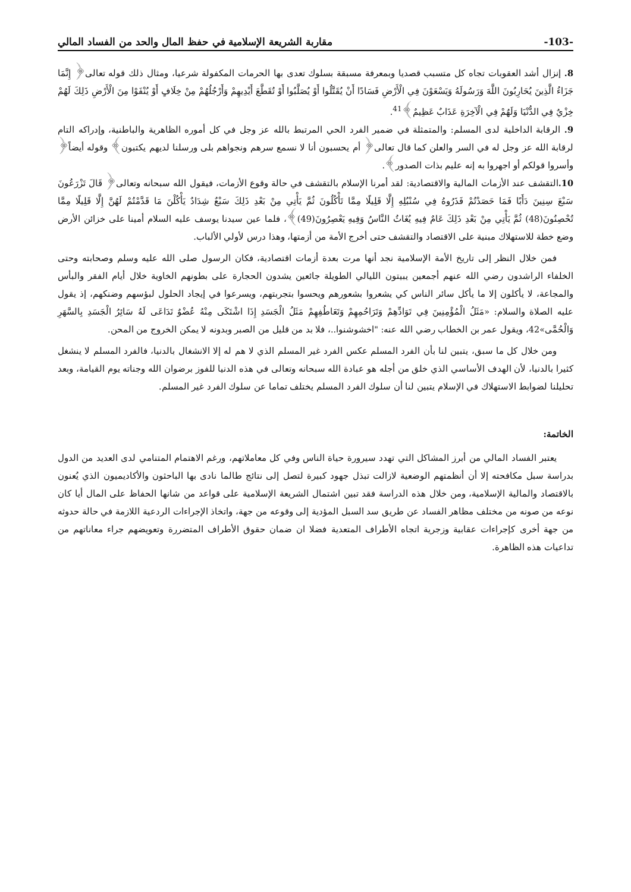مقاربة الشريعة الإسلامية في حفظ المال والحد من الفساد المالي -103-
8. إنزال أشد العقوبات تجاه كل متسبب قصديا وبمعرفة مسبقة بسلوك تعدى بها الحرمات المكفولة شرعيا، ومثال ذلك قوله تعالى﴿ إِنَّمَا جَزَاءُ الَّذِينَ يُحَارِبُونَ اللَّهَ وَرَسُولَهُ وَيَسْعَوْنَ فِي الْأَرْضِ فَسَادًا أَنْ يُقَتَّلُوا أَوْ يُصَلَّبُوا أَوْ تُقَطَّعَ أَيْدِيهِمْ وَأَرْجُلُهُمْ مِنْ خِلَافٍ أَوْ يُنْفَوْا مِنَ الْأَرْضِ ذَلِكَ لَهُمْ خِزْيٌ فِي الدُّنْيَا وَلَهُمْ فِي الْآخِرَةِ عَذَابٌ عَظِيمٌ﴾<sup>41</sup>.
9. الرقابة الداخلية لدى المسلم: والمتمثلة في ضمير الفرد الحي المرتبط بالله عز وجل في كل أموره الظاهرية والباطنية، وإدراكه التام لرقابة الله عز وجل له في السر والعلن كما قال تعالى﴿ أم يحسبون أنا لا نسمع سرهم ونجواهم بلى ورسلنا لديهم يكتبون﴾ وقوله أيضاً﴿ وأسروا قولكم أو اجهروا به إنه عليم بذات الصدور﴾.
10. التقشف عند الأزمات المالية والاقتصادية: لقد أمرنا الإسلام بالتقشف في حالة وقوع الأزمات، فيقول الله سبحانه وتعالى﴿ قَالَ تَزْرَعُونَ سَبْعَ سِنِينَ دَأَبًا فَمَا حَصَدْتُمْ فَذَرُوهُ فِي سُنْبُلِهِ إِلَّا قَلِيلًا مِمَّا تَأْكُلُونَ ثُمَّ يَأْتِي مِنْ بَعْدِ ذَلِكَ سَبْعٌ شِدَادٌ يَأْكُلْنَ مَا قَدَّمْتُمْ لَهُنَّ إِلَّا قَلِيلًا مِمَّا تُحْصِنُونَ(48) ثُمَّ يَأْتِي مِنْ بَعْدِ ذَلِكَ عَامٌ فِيهِ يُغَاثُ النَّاسُ وَفِيهِ يَعْصِرُونَ(49)﴾، فلما عين سيدنا يوسف عليه السلام أمينا على خزائن الأرض وضع خطة للاستهلاك مبنية على الاقتصاد والتقشف حتى أخرج الأمة من أزمتها، وهذا درس لأولي الألباب.
فمن خلال النظر إلى تاريخ الأمة الإسلامية نجد أنها مرت بعدة أزمات اقتصادية، فكان الرسول صلى الله عليه وسلم وصحابته وحتى الخلفاء الراشدون رضي الله عنهم أجمعين يبيتون الليالي الطويلة جائعين يشدون الحجارة على بطونهم الخاوية خلال أيام الفقر والبأس والمجاعة، لا يأكلون إلا ما يأكل سائر الناس كي يشعروا بشعورهم ويحسوا بتجربتهم، ويسرعوا في إيجاد الحلول لبؤسهم وضنكهم، إذ يقول عليه الصلاة والسلام: «مَثَلُ الْمُؤْمِنِينَ فِي تَوَادِّهِمْ وَتَرَاحُمِهِمْ وَتَعَاطُفِهِمْ مَثَلُ الْجَسَدِ إِذَا اشْتَكَى مِنْهُ عُضْوٌ تَدَاعَى لَهُ سَائِرُ الْجَسَدِ بِالسَّهَرِ وَالْحُمَّى»42، ويقول عمر بن الخطاب رضي الله عنه: "اخشوشنوا..، فلا بد من قليل من الصبر وبدونه لا يمكن الخروج من المحن.
ومن خلال كل ما سبق، يتبين لنا بأن الفرد المسلم عكس الفرد غير المسلم الذي لا هم له إلا الانشغال بالدنيا، فالفرد المسلم لا ينشغل كثيرا بالدنيا، لأن الهدف الأساسي الذي خلق من أجله هو عبادة الله سبحانه وتعالى في هذه الدنيا للفوز برضوان الله وجناته يوم القيامة، وبعد تحليلنا لضوابط الاستهلاك في الإسلام يتبين لنا أن سلوك الفرد المسلم يختلف تماما عن سلوك الفرد غير المسلم.
الخاتمة:
يعتبر الفساد المالي من أبرز المشاكل التي تهدد سيرورة حياة الناس وفي كل معاملاتهم، ورغم الاهتمام المتنامي لدى العديد من الدول بدراسة سبل مكافحته إلا أن أنظمتهم الوضعية لازالت تبذل جهود كبيرة لتصل إلى نتائج طالما نادى بها الباحثون والأكاديميون الذي يُعنون بالاقتصاد والمالية الإسلامية، ومن خلال هذه الدراسة فقد تبين اشتمال الشريعة الإسلامية على قواعد من شانها الحفاظ على المال أيا كان نوعه من صونه من مختلف مظاهر الفساد عن طريق سد السبل المؤدية إلى وقوعه من جهة، واتخاذ الإجراءات الردعية اللازمة في حالة حدوثه من جهة أخرى كإجراءات عقابية وزجرية اتجاه الأطراف المتعدية فضلا ان ضمان حقوق الأطراف المتضررة وتعويضهم جراء معاناتهم من تداعيات هذه الظاهرة.